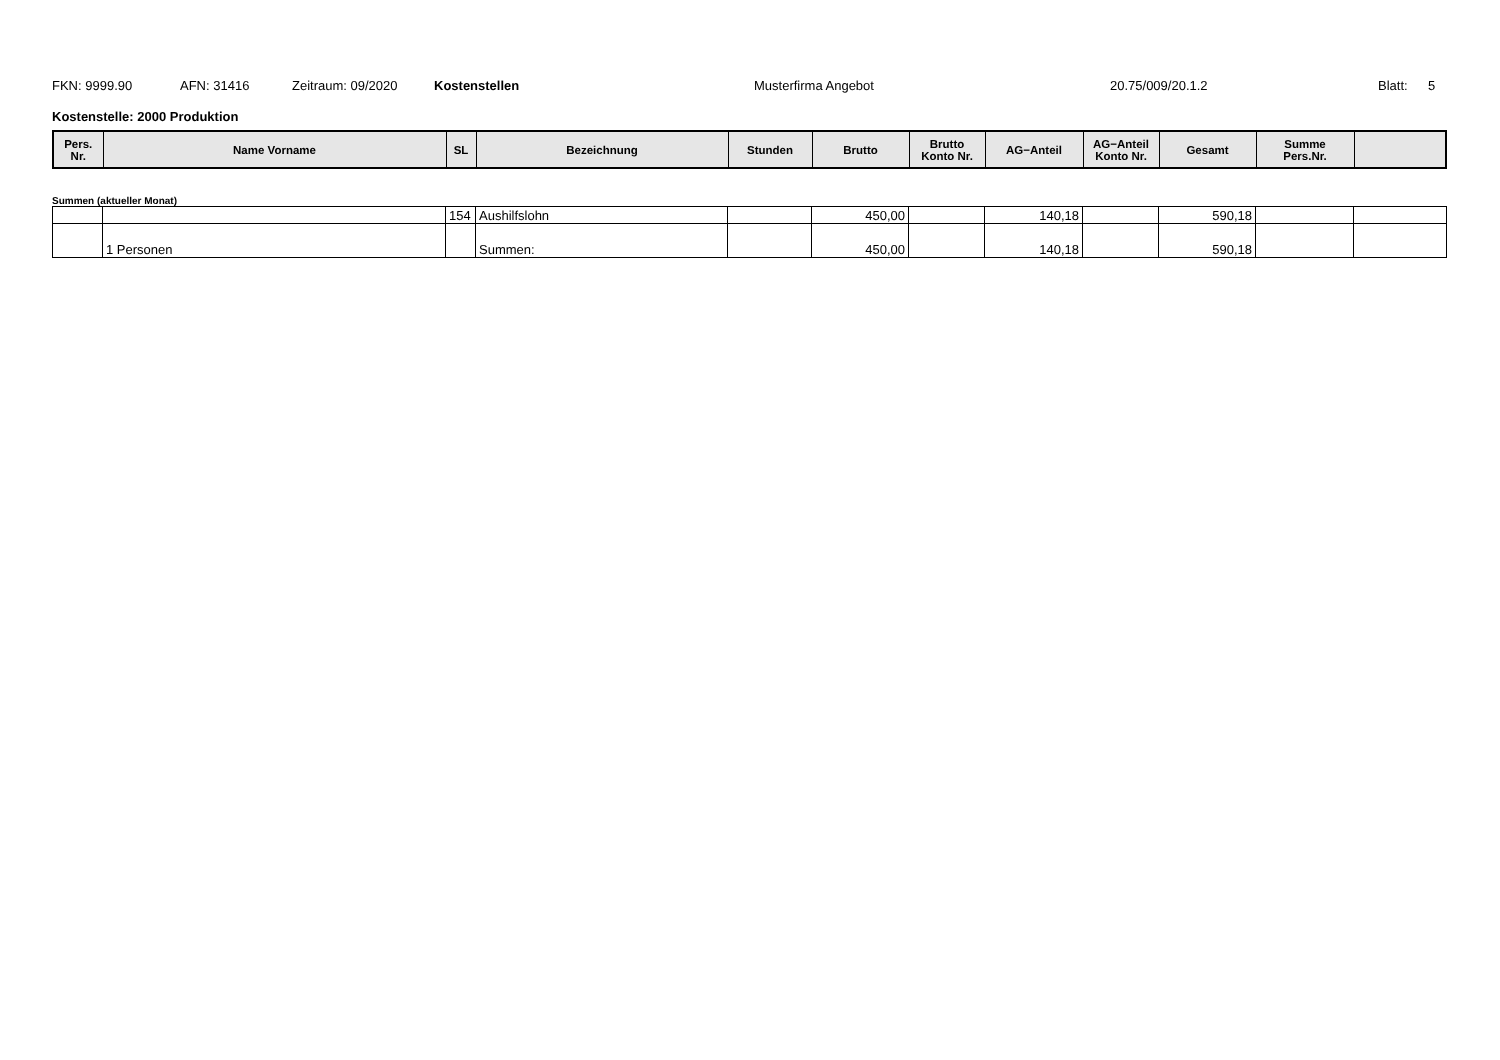FKN: 9999.90 AFN: 31416 Zeitraum: 09/2020 Kostenstellen Musterfirma Angebot 20.75/009/20.1.2 Blatt: 5
Kostenstelle: 2000 Produktion
| Pers. Nr. | Name Vorname | SL | Bezeichnung | Stunden | Brutto | Brutto Konto Nr. | AG−Anteil | AG−Anteil Konto Nr. | Gesamt | Summe Pers.Nr. | |
| --- | --- | --- | --- | --- | --- | --- | --- | --- | --- | --- | --- |
Summen (aktueller Monat)
| | | 154 | Aushilfslohn | | 450,00 | | 140,18 | | 590,18 | | |
| | 1 Personen | | Summen: | | 450,00 | | 140,18 | | 590,18 | | |